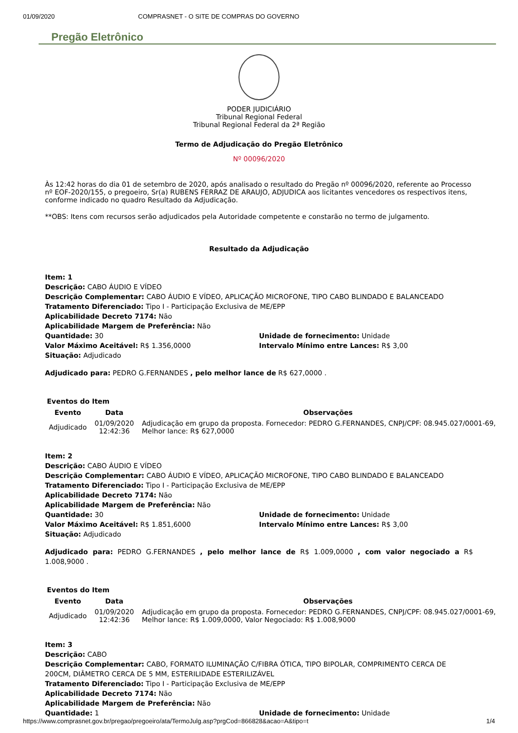01/09/2020 COMPRASNET - O SITE DE COMPRAS DO GOVERNO
Pregão Eletrônico
PODER JUDICIÁRIO
Tribunal Regional Federal
Tribunal Regional Federal da 2ª Região
Termo de Adjudicação do Pregão Eletrônico
Nº 00096/2020
Às 12:42 horas do dia 01 de setembro de 2020, após analisado o resultado do Pregão nº 00096/2020, referente ao Processo nº EOF-2020/155, o pregoeiro, Sr(a) RUBENS FERRAZ DE ARAUJO, ADJUDICA aos licitantes vencedores os respectivos itens, conforme indicado no quadro Resultado da Adjudicação.
**OBS: Itens com recursos serão adjudicados pela Autoridade competente e constarão no termo de julgamento.
Resultado da Adjudicação
Item: 1
Descrição: CABO ÁUDIO E VÍDEO
Descrição Complementar: CABO ÁUDIO E VÍDEO, APLICAÇÃO MICROFONE, TIPO CABO BLINDADO E BALANCEADO
Tratamento Diferenciado: Tipo I - Participação Exclusiva de ME/EPP
Aplicabilidade Decreto 7174: Não
Aplicabilidade Margem de Preferência: Não
Quantidade: 30 Unidade de fornecimento: Unidade
Valor Máximo Aceitável: R$ 1.356,0000 Intervalo Mínimo entre Lances: R$ 3,00
Situação: Adjudicado
Adjudicado para: PEDRO G.FERNANDES , pelo melhor lance de R$ 627,0000 .
Eventos do Item
| Evento | Data | Observações |
| --- | --- | --- |
| Adjudicado | 01/09/2020 12:42:36 | Adjudicação em grupo da proposta. Fornecedor: PEDRO G.FERNANDES, CNPJ/CPF: 08.945.027/0001-69, Melhor lance: R$ 627,0000 |
Item: 2
Descrição: CABO ÁUDIO E VÍDEO
Descrição Complementar: CABO ÁUDIO E VÍDEO, APLICAÇÃO MICROFONE, TIPO CABO BLINDADO E BALANCEADO
Tratamento Diferenciado: Tipo I - Participação Exclusiva de ME/EPP
Aplicabilidade Decreto 7174: Não
Aplicabilidade Margem de Preferência: Não
Quantidade: 30 Unidade de fornecimento: Unidade
Valor Máximo Aceitável: R$ 1.851,6000 Intervalo Mínimo entre Lances: R$ 3,00
Situação: Adjudicado
Adjudicado para: PEDRO G.FERNANDES , pelo melhor lance de R$ 1.009,0000 , com valor negociado a R$ 1.008,9000 .
Eventos do Item
| Evento | Data | Observações |
| --- | --- | --- |
| Adjudicado | 01/09/2020 12:42:36 | Adjudicação em grupo da proposta. Fornecedor: PEDRO G.FERNANDES, CNPJ/CPF: 08.945.027/0001-69, Melhor lance: R$ 1.009,0000, Valor Negociado: R$ 1.008,9000 |
Item: 3
Descrição: CABO
Descrição Complementar: CABO, FORMATO ILUMINAÇÃO C/FIBRA ÓTICA, TIPO BIPOLAR, COMPRIMENTO CERCA DE 200CM, DIÂMETRO CERCA DE 5 MM, ESTERILIDADE ESTERILIZÁVEL
Tratamento Diferenciado: Tipo I - Participação Exclusiva de ME/EPP
Aplicabilidade Decreto 7174: Não
Aplicabilidade Margem de Preferência: Não
Quantidade: 1 Unidade de fornecimento: Unidade
https://www.comprasnet.gov.br/pregao/pregoeiro/ata/TermoJulg.asp?prgCod=866828&acao=A&tipo=t 1/4